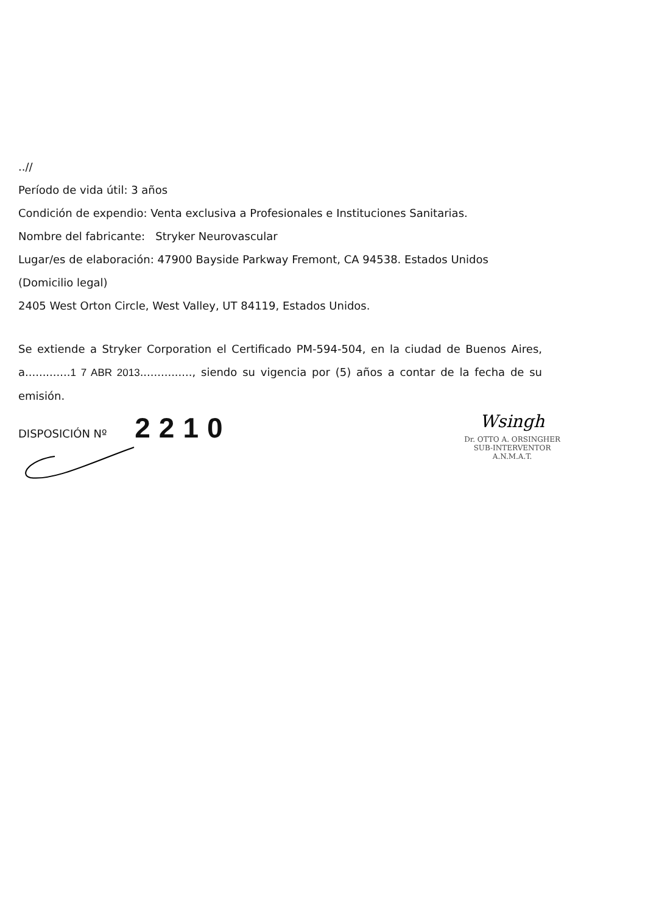..//
Período de vida útil: 3 años
Condición de expendio: Venta exclusiva a Profesionales e Instituciones Sanitarias.
Nombre del fabricante: Stryker Neurovascular
Lugar/es de elaboración: 47900 Bayside Parkway Fremont, CA 94538. Estados Unidos
(Domicilio legal)
2405 West Orton Circle, West Valley, UT 84119, Estados Unidos.
Se extiende a Stryker Corporation el Certificado PM-594-504, en la ciudad de Buenos Aires, a.............1 7 ABR 2013..............., siendo su vigencia por (5) años a contar de la fecha de su emisión.
DISPOSICIÓN Nº 2210
Wsingh
Dr. OTTO A. ORSINGHER
SUB-INTERVENTOR
A.N.M.A.T.